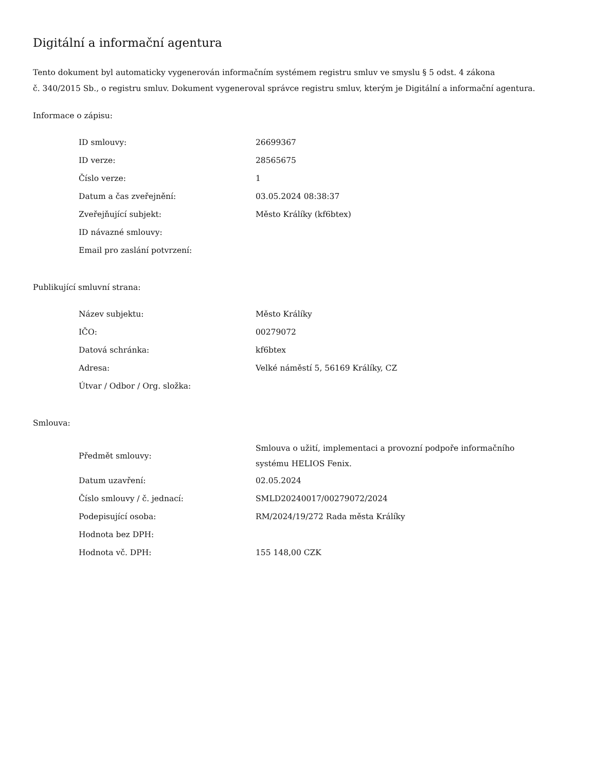Digitální a informační agentura
Tento dokument byl automaticky vygenerován informačním systémem registru smluv ve smyslu § 5 odst. 4 zákona
č. 340/2015 Sb., o registru smluv. Dokument vygeneroval správce registru smluv, kterým je Digitální a informační agentura.
Informace o zápisu:
| ID smlouvy: | 26699367 |
| ID verze: | 28565675 |
| Číslo verze: | 1 |
| Datum a čas zveřejnění: | 03.05.2024 08:38:37 |
| Zveřejňující subjekt: | Město Králíky (kf6btex) |
| ID návazné smlouvy: | |
| Email pro zaslání potvrzení: | |
Publikující smluvní strana:
| Název subjektu: | Město Králíky |
| IČO: | 00279072 |
| Datová schránka: | kf6btex |
| Adresa: | Velké náměstí 5, 56169 Králíky, CZ |
| Útvar / Odbor / Org. složka: | |
Smlouva:
| Předmět smlouvy: | Smlouva o užití, implementaci a provozní podpoře informačního systému HELIOS Fenix. |
| Datum uzavření: | 02.05.2024 |
| Číslo smlouvy / č. jednací: | SMLD20240017/00279072/2024 |
| Podepisující osoba: | RM/2024/19/272 Rada města Králíky |
| Hodnota bez DPH: | |
| Hodnota vč. DPH: | 155 148,00 CZK |